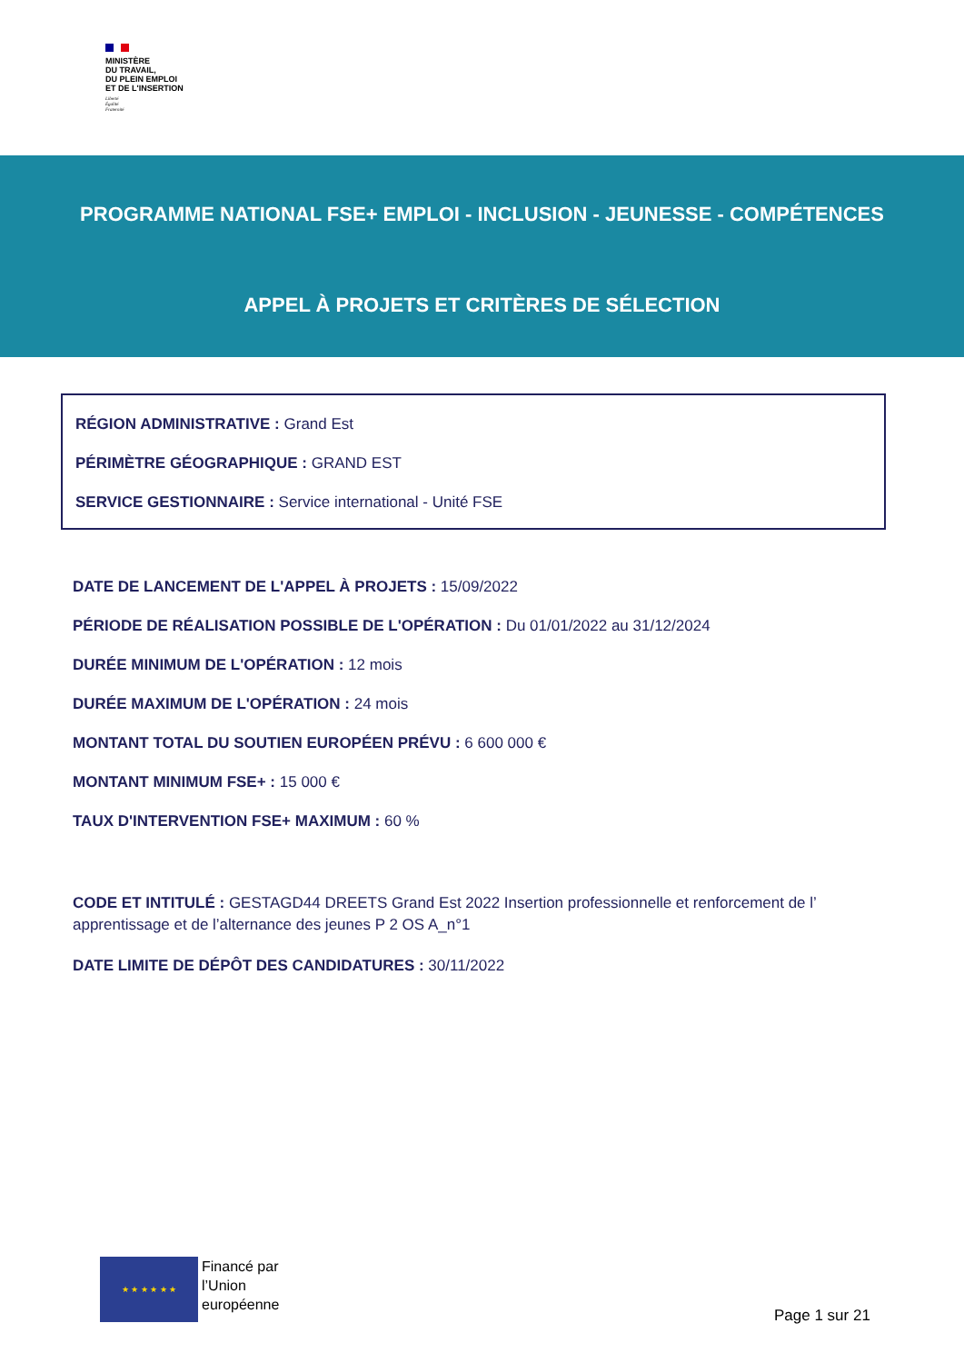MINISTÈRE
DU TRAVAIL,
DU PLEIN EMPLOI
ET DE L'INSERTION
Liberté
Égalité
Fraternité
PROGRAMME NATIONAL FSE+ EMPLOI - INCLUSION - JEUNESSE - COMPÉTENCES
APPEL À PROJETS ET CRITÈRES DE SÉLECTION
RÉGION ADMINISTRATIVE : Grand Est
PÉRIMÈTRE GÉOGRAPHIQUE : GRAND EST
SERVICE GESTIONNAIRE : Service international - Unité FSE
DATE DE LANCEMENT DE L'APPEL À PROJETS : 15/09/2022
PÉRIODE DE RÉALISATION POSSIBLE DE L'OPÉRATION : Du 01/01/2022 au 31/12/2024
DURÉE MINIMUM DE L'OPÉRATION : 12 mois
DURÉE MAXIMUM DE L'OPÉRATION : 24 mois
MONTANT TOTAL DU SOUTIEN EUROPÉEN PRÉVU : 6 600 000 €
MONTANT MINIMUM FSE+ : 15 000 €
TAUX D'INTERVENTION FSE+ MAXIMUM : 60 %
CODE ET INTITULÉ : GESTAGD44 DREETS Grand Est 2022 Insertion professionnelle et renforcement de l’ apprentissage et de l’alternance des jeunes P 2 OS A_n°1
DATE LIMITE DE DÉPÔT DES CANDIDATURES : 30/11/2022
★ ★ ★ ★ ★ ★
Financé par
l’Union
européenne
Page 1 sur 21